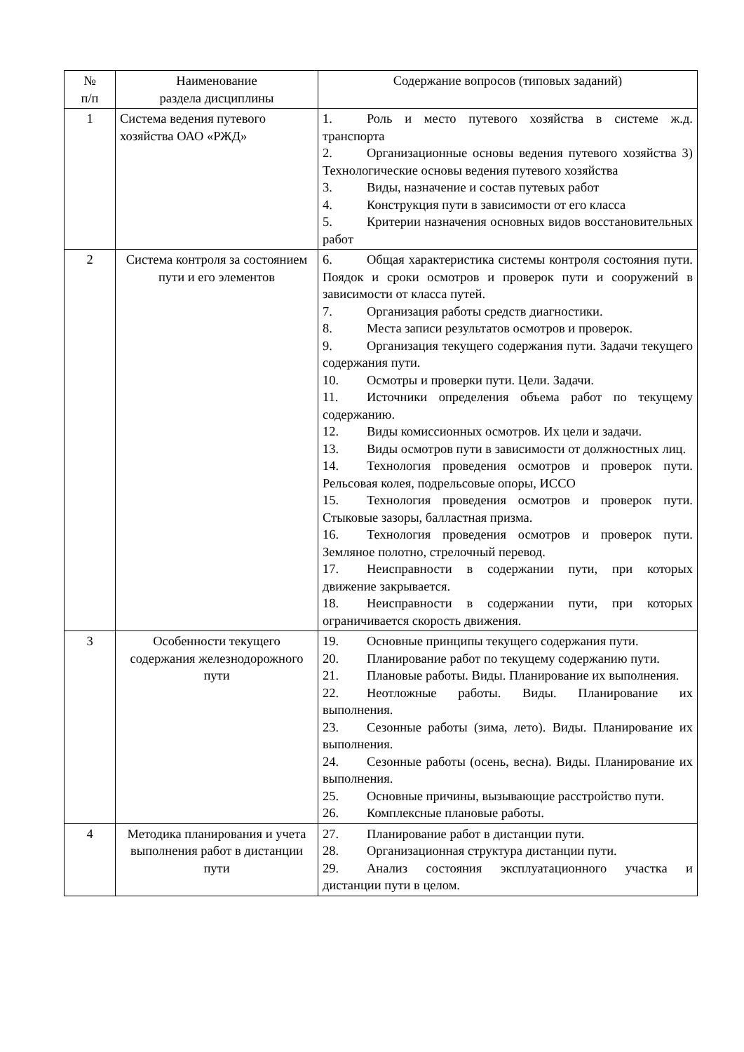| № п/п | Наименование раздела дисциплины | Содержание вопросов (типовых заданий) |
| --- | --- | --- |
| 1 | Система ведения путевого хозяйства ОАО «РЖД» | 1. Роль и место путевого хозяйства в системе ж.д. транспорта 2. Организационные основы ведения путевого хозяйства 3) Технологические основы ведения путевого хозяйства 3. Виды, назначение и состав путевых работ 4. Конструкция пути в зависимости от его класса 5. Критерии назначения основных видов восстановительных работ |
| 2 | Система контроля за состоянием пути и его элементов | 6. Общая характеристика системы контроля состояния пути. Поядок и сроки осмотров и проверок пути и сооружений в зависимости от класса путей. 7. Организация работы средств диагностики. 8. Места записи результатов осмотров и проверок. 9. Организация текущего содержания пути. Задачи текущего содержания пути. 10. Осмотры и проверки пути. Цели. Задачи. 11. Источники определения объема работ по текущему содержанию. 12. Виды комиссионных осмотров. Их цели и задачи. 13. Виды осмотров пути в зависимости от должностных лиц. 14. Технология проведения осмотров и проверок пути. Рельсовая колея, подрельсовые опоры, ИССО 15. Технология проведения осмотров и проверок пути. Стыковые зазоры, балластная призма. 16. Технология проведения осмотров и проверок пути. Земляное полотно, стрелочный перевод. 17. Неисправности в содержании пути, при которых движение закрывается. 18. Неисправности в содержании пути, при которых ограничивается скорость движения. |
| 3 | Особенности текущего содержания железнодорожного пути | 19. Основные принципы текущего содержания пути. 20. Планирование работ по текущему содержанию пути. 21. Плановые работы. Виды. Планирование их выполнения. 22. Неотложные работы. Виды. Планирование их выполнения. 23. Сезонные работы (зима, лето). Виды. Планирование их выполнения. 24. Сезонные работы (осень, весна). Виды. Планирование их выполнения. 25. Основные причины, вызывающие расстройство пути. 26. Комплексные плановые работы. |
| 4 | Методика планирования и учета выполнения работ в дистанции пути | 27. Планирование работ в дистанции пути. 28. Организационная структура дистанции пути. 29. Анализ состояния эксплуатационного участка и дистанции пути в целом. |